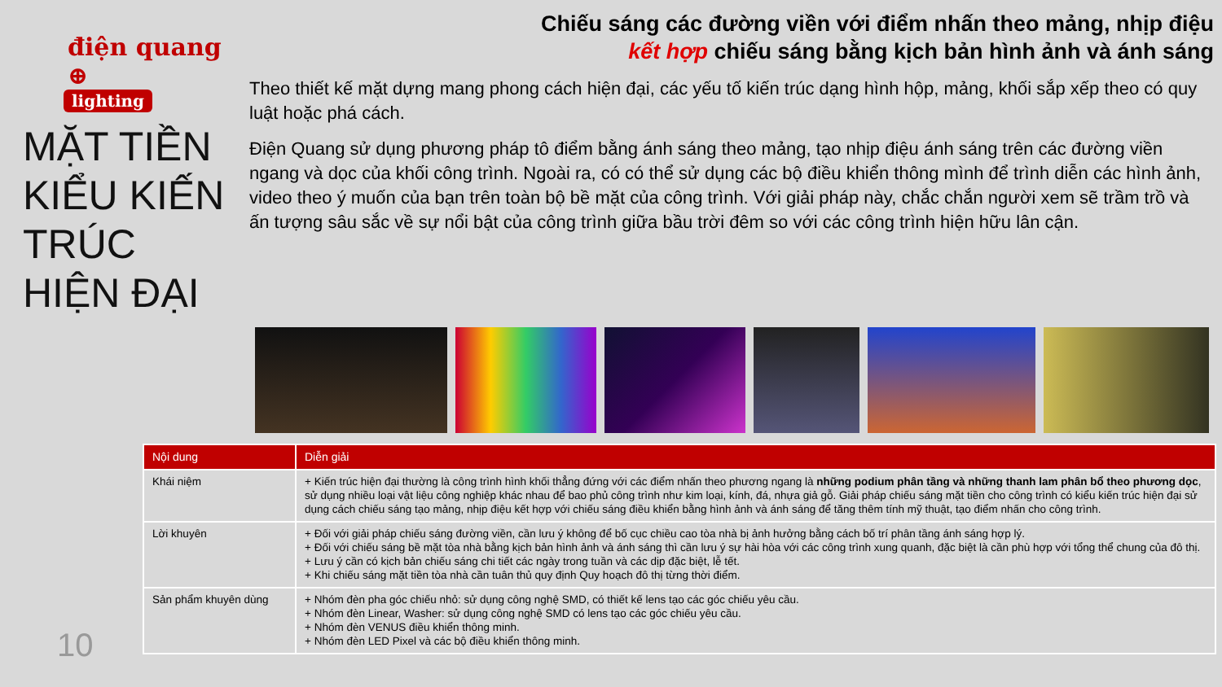điện quang ⊕
lighting
MẶT TIỀN KIỂU KIẾN TRÚC HIỆN ĐẠI
Chiếu sáng các đường viền với điểm nhấn theo mảng, nhịp điệu
kết hợp chiếu sáng bằng kịch bản hình ảnh và ánh sáng
Theo thiết kế mặt dựng mang phong cách hiện đại, các yếu tố kiến trúc dạng hình hộp, mảng, khối sắp xếp theo có quy luật hoặc phá cách.
Điện Quang sử dụng phương pháp tô điểm bằng ánh sáng theo mảng, tạo nhịp điệu ánh sáng trên các đường viền ngang và dọc của khối công trình. Ngoài ra, có có thể sử dụng các bộ điều khiển thông mình để trình diễn các hình ảnh, video theo ý muốn của bạn trên toàn bộ bề mặt của công trình. Với giải pháp này, chắc chắn người xem sẽ trầm trồ và ấn tượng sâu sắc về sự nổi bật của công trình giữa bầu trời đêm so với các công trình hiện hữu lân cận.
| Nội dung | Diễn giải |
| --- | --- |
| Khái niệm | + Kiến trúc hiện đại thường là công trình hình khối thẳng đứng với các điểm nhấn theo phương ngang là những podium phân tầng và những thanh lam phân bổ theo phương dọc , sử dụng nhiều loại vật liệu công nghiệp khác nhau để bao phủ công trình như kim loại, kính, đá, nhựa giả gỗ. Giải pháp chiếu sáng mặt tiền cho công trình có kiểu kiến trúc hiện đại sử dụng cách chiếu sáng tạo mảng, nhịp điệu kết hợp với chiếu sáng điều khiển bằng hình ảnh và ánh sáng để tăng thêm tính mỹ thuật, tạo điểm nhấn cho công trình. |
| Lời khuyên | + Đối với giải pháp chiếu sáng đường viền, cần lưu ý không để bố cục chiều cao tòa nhà bị ảnh hưởng bằng cách bố trí phân tầng ánh sáng hợp lý. + Đối với chiếu sáng bề mặt tòa nhà bằng kịch bản hình ảnh và ánh sáng thì cần lưu ý sự hài hòa với các công trình xung quanh, đặc biệt là cần phù hợp với tổng thể chung của đô thị. + Lưu ý cần có kịch bản chiếu sáng chi tiết các ngày trong tuần và các dịp đặc biệt, lễ tết. + Khi chiếu sáng mặt tiền tòa nhà cần tuân thủ quy định Quy hoạch đô thị từng thời điểm. |
| Sản phẩm khuyên dùng | + Nhóm đèn pha góc chiếu nhỏ: sử dụng công nghệ SMD, có thiết kế lens tạo các góc chiếu yêu cầu. + Nhóm đèn Linear, Washer: sử dụng công nghệ SMD có lens tạo các góc chiếu yêu cầu. + Nhóm đèn VENUS điều khiển thông minh. + Nhóm đèn LED Pixel và các bộ điều khiển thông minh. |
10